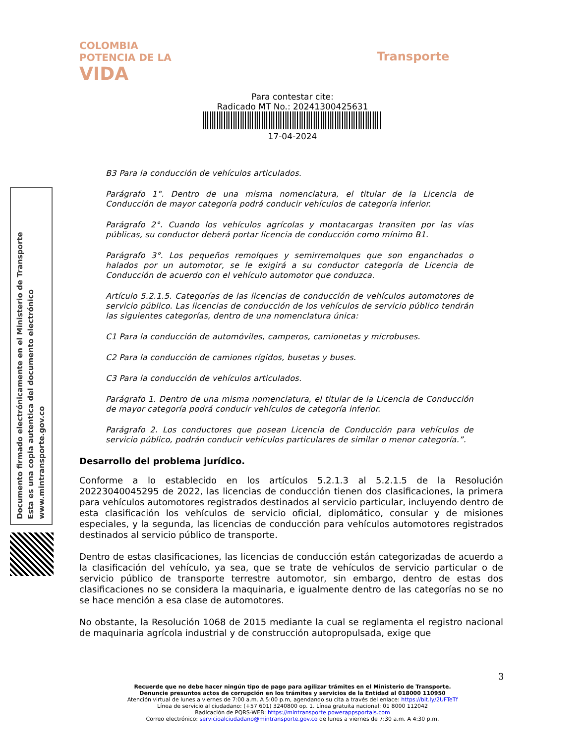COLOMBIA
POTENCIA DE LA
VIDA
Transporte
Para contestar cite:
Radicado MT No.: 20241300425631
17-04-2024
Documento firmado electrónicamente en el Ministerio de Transporte
Esta es una copia autentica del documento electrónico
www.mintransporte.gov.co
B3 Para la conducción de vehículos articulados.
Parágrafo 1°. Dentro de una misma nomenclatura, el titular de la Licencia de Conducción de mayor categoría podrá conducir vehículos de categoría inferior.
Parágrafo 2°. Cuando los vehículos agrícolas y montacargas transiten por las vías públicas, su conductor deberá portar licencia de conducción como mínimo B1.
Parágrafo 3°. Los pequeños remolques y semirremolques que son enganchados o halados por un automotor, se le exigirá a su conductor categoría de Licencia de Conducción de acuerdo con el vehículo automotor que conduzca.
Artículo 5.2.1.5. Categorías de las licencias de conducción de vehículos automotores de servicio público. Las licencias de conducción de los vehículos de servicio público tendrán las siguientes categorías, dentro de una nomenclatura única:
C1 Para la conducción de automóviles, camperos, camionetas y microbuses.
C2 Para la conducción de camiones rígidos, busetas y buses.
C3 Para la conducción de vehículos articulados.
Parágrafo 1. Dentro de una misma nomenclatura, el titular de la Licencia de Conducción de mayor categoría podrá conducir vehículos de categoría inferior.
Parágrafo 2. Los conductores que posean Licencia de Conducción para vehículos de servicio público, podrán conducir vehículos particulares de similar o menor categoría.”.
Desarrollo del problema jurídico.
Conforme a lo establecido en los artículos 5.2.1.3 al 5.2.1.5 de la Resolución 20223040045295 de 2022, las licencias de conducción tienen dos clasificaciones, la primera para vehículos automotores registrados destinados al servicio particular, incluyendo dentro de esta clasificación los vehículos de servicio oficial, diplomático, consular y de misiones especiales, y la segunda, las licencias de conducción para vehículos automotores registrados destinados al servicio público de transporte.
Dentro de estas clasificaciones, las licencias de conducción están categorizadas de acuerdo a la clasificación del vehículo, ya sea, que se trate de vehículos de servicio particular o de servicio público de transporte terrestre automotor, sin embargo, dentro de estas dos clasificaciones no se considera la maquinaria, e igualmente dentro de las categorías no se no se hace mención a esa clase de automotores.
No obstante, la Resolución 1068 de 2015 mediante la cual se reglamenta el registro nacional de maquinaria agrícola industrial y de construcción autopropulsada, exige que
3
Recuerde que no debe hacer ningún tipo de pago para agilizar trámites en el Ministerio de Transporte.
Denuncie presuntos actos de corrupción en los trámites y servicios de la Entidad al 018000 110950
Atención virtual de lunes a viernes de 7:00 a.m. A 5:00 p.m, agendando su cita a través del enlace: https://bit.ly/2UFTeTf
Línea de servicio al ciudadano: (+57 601) 3240800 op. 1. Línea gratuita nacional: 01 8000 112042
Radicación de PQRS-WEB: https://mintransporte.powerappsportals.com
Correo electrónico: servicioalciudadano@mintransporte.gov.co de lunes a viernes de 7:30 a.m. A 4:30 p.m.